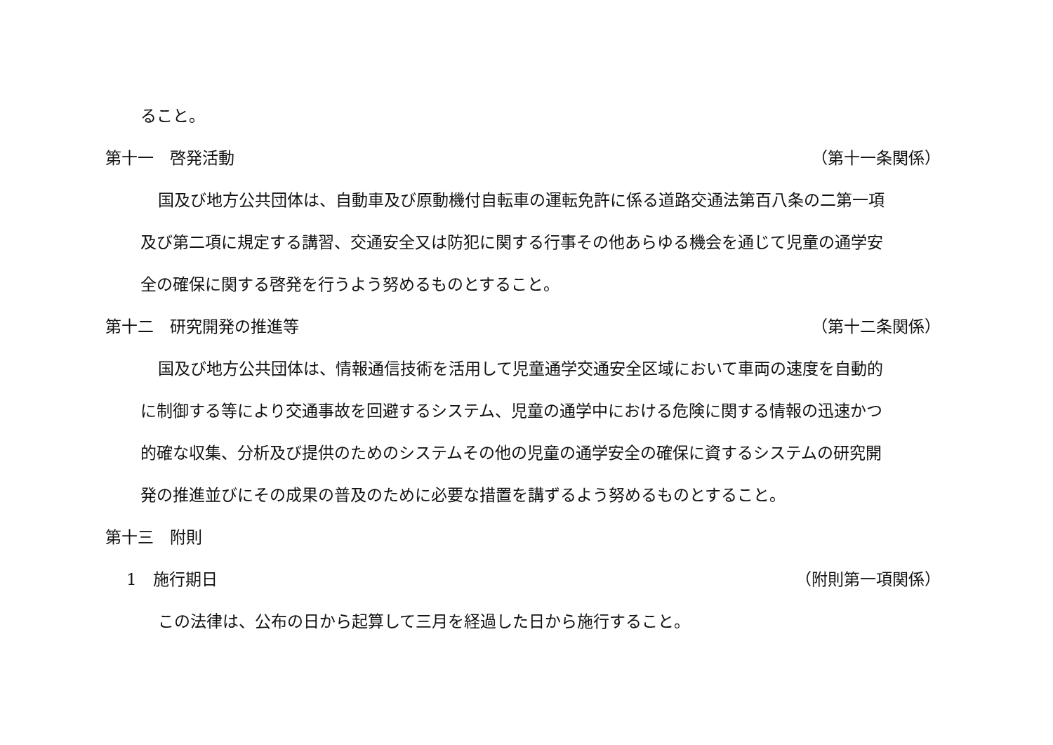ること。
第十一　啓発活動 （第十一条関係）
国及び地方公共団体は、自動車及び原動機付自転車の運転免許に係る道路交通法第百八条の二第一項
及び第二項に規定する講習、交通安全又は防犯に関する行事その他あらゆる機会を通じて児童の通学安
全の確保に関する啓発を行うよう努めるものとすること。
第十二　研究開発の推進等 （第十二条関係）
国及び地方公共団体は、情報通信技術を活用して児童通学交通安全区域において車両の速度を自動的
に制御する等により交通事故を回避するシステム、児童の通学中における危険に関する情報の迅速かつ
的確な収集、分析及び提供のためのシステムその他の児童の通学安全の確保に資するシステムの研究開
発の推進並びにその成果の普及のために必要な措置を講ずるよう努めるものとすること。
第十三　附則
1　施行期日 （附則第一項関係）
この法律は、公布の日から起算して三月を経過した日から施行すること。